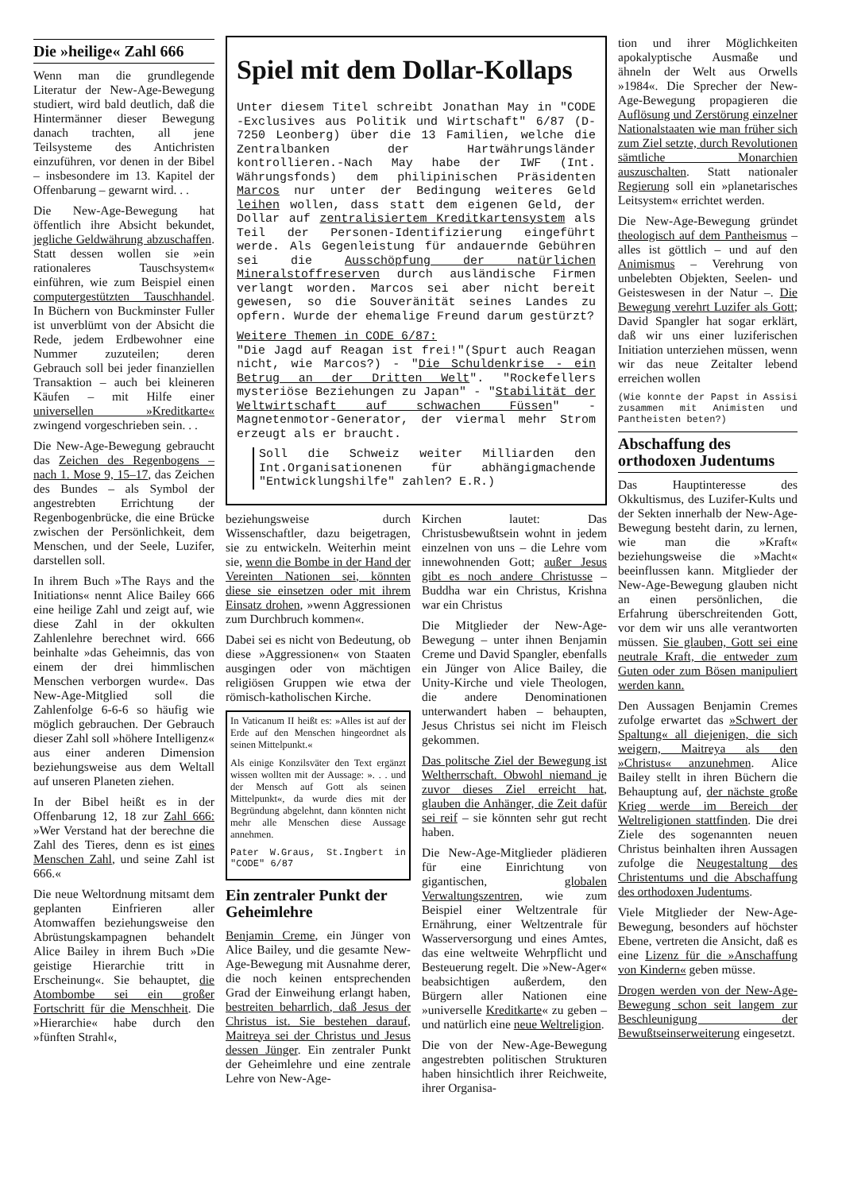Die »heilige« Zahl 666
Wenn man die grundlegende Literatur der New-Age-Bewegung studiert, wird bald deutlich, daß die Hintermänner dieser Bewegung danach trachten, all jene Teilsysteme des Antichristen einzuführen, vor denen in der Bibel – insbesondere im 13. Kapitel der Offenbarung – gewarnt wird. . .
Die New-Age-Bewegung hat öffentlich ihre Absicht bekundet, jegliche Geldwährung abzuschaffen. Statt dessen wollen sie »ein rationaleres Tauschsystem« einführen, wie zum Beispiel einen computergestützten Tauschhandel. In Büchern von Buckminster Fuller ist unverblümt von der Absicht die Rede, jedem Erdbewohner eine Nummer zuzuteilen; deren Gebrauch soll bei jeder finanziellen Transaktion – auch bei kleineren Käufen – mit Hilfe einer universellen »Kreditkarte« zwingend vorgeschrieben sein. . .
Die New-Age-Bewegung gebraucht das Zeichen des Regenbogens – nach 1. Mose 9, 15–17, das Zeichen des Bundes – als Symbol der angestrebten Errichtung der Regenbogenbrücke, die eine Brücke zwischen der Persönlichkeit, dem Menschen, und der Seele, Luzifer, darstellen soll.
In ihrem Buch »The Rays and the Initiations« nennt Alice Bailey 666 eine heilige Zahl und zeigt auf, wie diese Zahl in der okkulten Zahlenlehre berechnet wird. 666 beinhalte »das Geheimnis, das von einem der drei himmlischen Menschen verborgen wurde«. Das New-Age-Mitglied soll die Zahlenfolge 6-6-6 so häufig wie möglich gebrauchen. Der Gebrauch dieser Zahl soll »höhere Intelligenz« aus einer anderen Dimension beziehungsweise aus dem Weltall auf unseren Planeten ziehen.
In der Bibel heißt es in der Offenbarung 12, 18 zur Zahl 666: »Wer Verstand hat der berechne die Zahl des Tieres, denn es ist eines Menschen Zahl, und seine Zahl ist 666.«
Die neue Weltordnung mitsamt dem geplanten Einfrieren aller Atomwaffen beziehungsweise den Abrüstungskampagnen behandelt Alice Bailey in ihrem Buch »Die geistige Hierarchie tritt in Erscheinung«. Sie behauptet, die Atombombe sei ein großer Fortschritt für die Menschheit. Die »Hierarchie« habe durch den »fünften Strahl«,
Spiel mit dem Dollar-Kollaps
Unter diesem Titel schreibt Jonathan May in "CODE -Exclusives aus Politik und Wirtschaft" 6/87 (D-7250 Leonberg) über die 13 Familien, welche die Zentralbanken der Hartwährungsländer kontrollieren.-Nach May habe der IWF (Int. Währungsfonds) dem philipinischen Präsidenten Marcos nur unter der Bedingung weiteres Geld leihen wollen, dass statt dem eigenen Geld, der Dollar auf zentralisiertem Kreditkartensystem als Teil der Personen-Identifizierung eingeführt werde. Als Gegenleistung für andauernde Gebühren sei die Ausschöpfung der natürlichen Mineralstoffreserven durch ausländische Firmen verlangt worden. Marcos sei aber nicht bereit gewesen, so die Souveränität seines Landes zu opfern. Wurde der ehemalige Freund darum gestürzt?
Weitere Themen in CODE 6/87:
"Die Jagd auf Reagan ist frei!"(Spurt auch Reagan nicht, wie Marcos?) - "Die Schuldenkrise - ein Betrug an der Dritten Welt". "Rockefellers mysteriöse Beziehungen zu Japan" - "Stabilität der Weltwirtschaft auf schwachen Füssen" - Magnetenmotor-Generator, der viermal mehr Strom erzeugt als er braucht.
Soll die Schweiz weiter Milliarden den Int.Organisationenen für abhängigmachende "Entwicklungshilfe" zahlen? E.R.)
beziehungsweise durch Wissenschaftler, dazu beigetragen, sie zu entwickeln. Weiterhin meint sie, wenn die Bombe in der Hand der Vereinten Nationen sei, könnten diese sie einsetzen oder mit ihrem Einsatz drohen, »wenn Aggressionen zum Durchbruch kommen«.
Dabei sei es nicht von Bedeutung, ob diese »Aggressionen« von Staaten ausgingen oder von mächtigen religiösen Gruppen wie etwa der römisch-katholischen Kirche.
In Vaticanum II heißt es: »Alles ist auf der Erde auf den Menschen hingeordnet als seinen Mittelpunkt.«
Als einige Konzilsväter den Text ergänzt wissen wollten mit der Aussage: ». . . und der Mensch auf Gott als seinen Mittelpunkt«, da wurde dies mit der Begründung abgelehnt, dann könnten nicht mehr alle Menschen diese Aussage annehmen.
Pater W.Graus, St.Ingbert in "CODE" 6/87
Ein zentraler Punkt der Geheimlehre
Benjamin Creme, ein Jünger von Alice Bailey, und die gesamte New-Age-Bewegung mit Ausnahme derer, die noch keinen entsprechenden Grad der Einweihung erlangt haben, bestreiten beharrlich, daß Jesus der Christus ist. Sie bestehen darauf, Maitreya sei der Christus und Jesus dessen Jünger. Ein zentraler Punkt der Geheimlehre und eine zentrale Lehre von New-Age-
Kirchen lautet: Das Christusbewußtsein wohnt in jedem einzelnen von uns – die Lehre vom innewohnenden Gott; außer Jesus gibt es noch andere Christusse – Buddha war ein Christus, Krishna war ein Christus
Die Mitglieder der New-Age-Bewegung – unter ihnen Benjamin Creme und David Spangler, ebenfalls ein Jünger von Alice Bailey, die Unity-Kirche und viele Theologen, die andere Denominationen unterwandert haben – behaupten, Jesus Christus sei nicht im Fleisch gekommen.
Das politsche Ziel der Bewegung ist Weltherrschaft. Obwohl niemand je zuvor dieses Ziel erreicht hat, glauben die Anhänger, die Zeit dafür sei reif – sie könnten sehr gut recht haben.
Die New-Age-Mitglieder plädieren für eine Einrichtung von gigantischen, globalen Verwaltungszentren, wie zum Beispiel einer Weltzentrale für Ernährung, einer Weltzentrale für Wasserversorgung und eines Amtes, das eine weltweite Wehrpflicht und Besteuerung regelt. Die »New-Ager« beabsichtigen außerdem, den Bürgern aller Nationen eine »universelle Kreditkarte« zu geben – und natürlich eine neue Weltreligion.
Die von der New-Age-Bewegung angestrebten politischen Strukturen haben hinsichtlich ihrer Reichweite, ihrer Organisa-
tion und ihrer Möglichkeiten apokalyptische Ausmaße und ähneln der Welt aus Orwells »1984«. Die Sprecher der New-Age-Bewegung propagieren die Auflösung und Zerstörung einzelner Nationalstaaten wie man früher sich zum Ziel setzte, durch Revolutionen sämtliche Monarchien auszuschalten. Statt nationaler Regierung soll ein »planetarisches Leitsystem« errichtet werden.
Die New-Age-Bewegung gründet theologisch auf dem Pantheismus – alles ist göttlich – und auf den Animismus – Verehrung von unbelebten Objekten, Seelen- und Geisteswesen in der Natur –. Die Bewegung verehrt Luzifer als Gott; David Spangler hat sogar erklärt, daß wir uns einer luziferischen Initiation unterziehen müssen, wenn wir das neue Zeitalter lebend erreichen wollen
(Wie konnte der Papst in Assisi zusammen mit Animisten und Pantheisten beten?)
Abschaffung des orthodoxen Judentums
Das Hauptinteresse des Okkultismus, des Luzifer-Kults und der Sekten innerhalb der New-Age-Bewegung besteht darin, zu lernen, wie man die »Kraft« beziehungsweise die »Macht« beeinflussen kann. Mitglieder der New-Age-Bewegung glauben nicht an einen persönlichen, die Erfahrung überschreitenden Gott, vor dem wir uns alle verantworten müssen. Sie glauben, Gott sei eine neutrale Kraft, die entweder zum Guten oder zum Bösen manipuliert werden kann.
Den Aussagen Benjamin Cremes zufolge erwartet das »Schwert der Spaltung« all diejenigen, die sich weigern, Maitreya als den »Christus« anzunehmen. Alice Bailey stellt in ihren Büchern die Behauptung auf, der nächste große Krieg werde im Bereich der Weltreligionen stattfinden. Die drei Ziele des sogenannten neuen Christus beinhalten ihren Aussagen zufolge die Neugestaltung des Christentums und die Abschaffung des orthodoxen Judentums.
Viele Mitglieder der New-Age-Bewegung, besonders auf höchster Ebene, vertreten die Ansicht, daß es eine Lizenz für die »Anschaffung von Kindern« geben müsse.
Drogen werden von der New-Age-Bewegung schon seit langem zur Beschleunigung der Bewußtseinserweiterung eingesetzt.